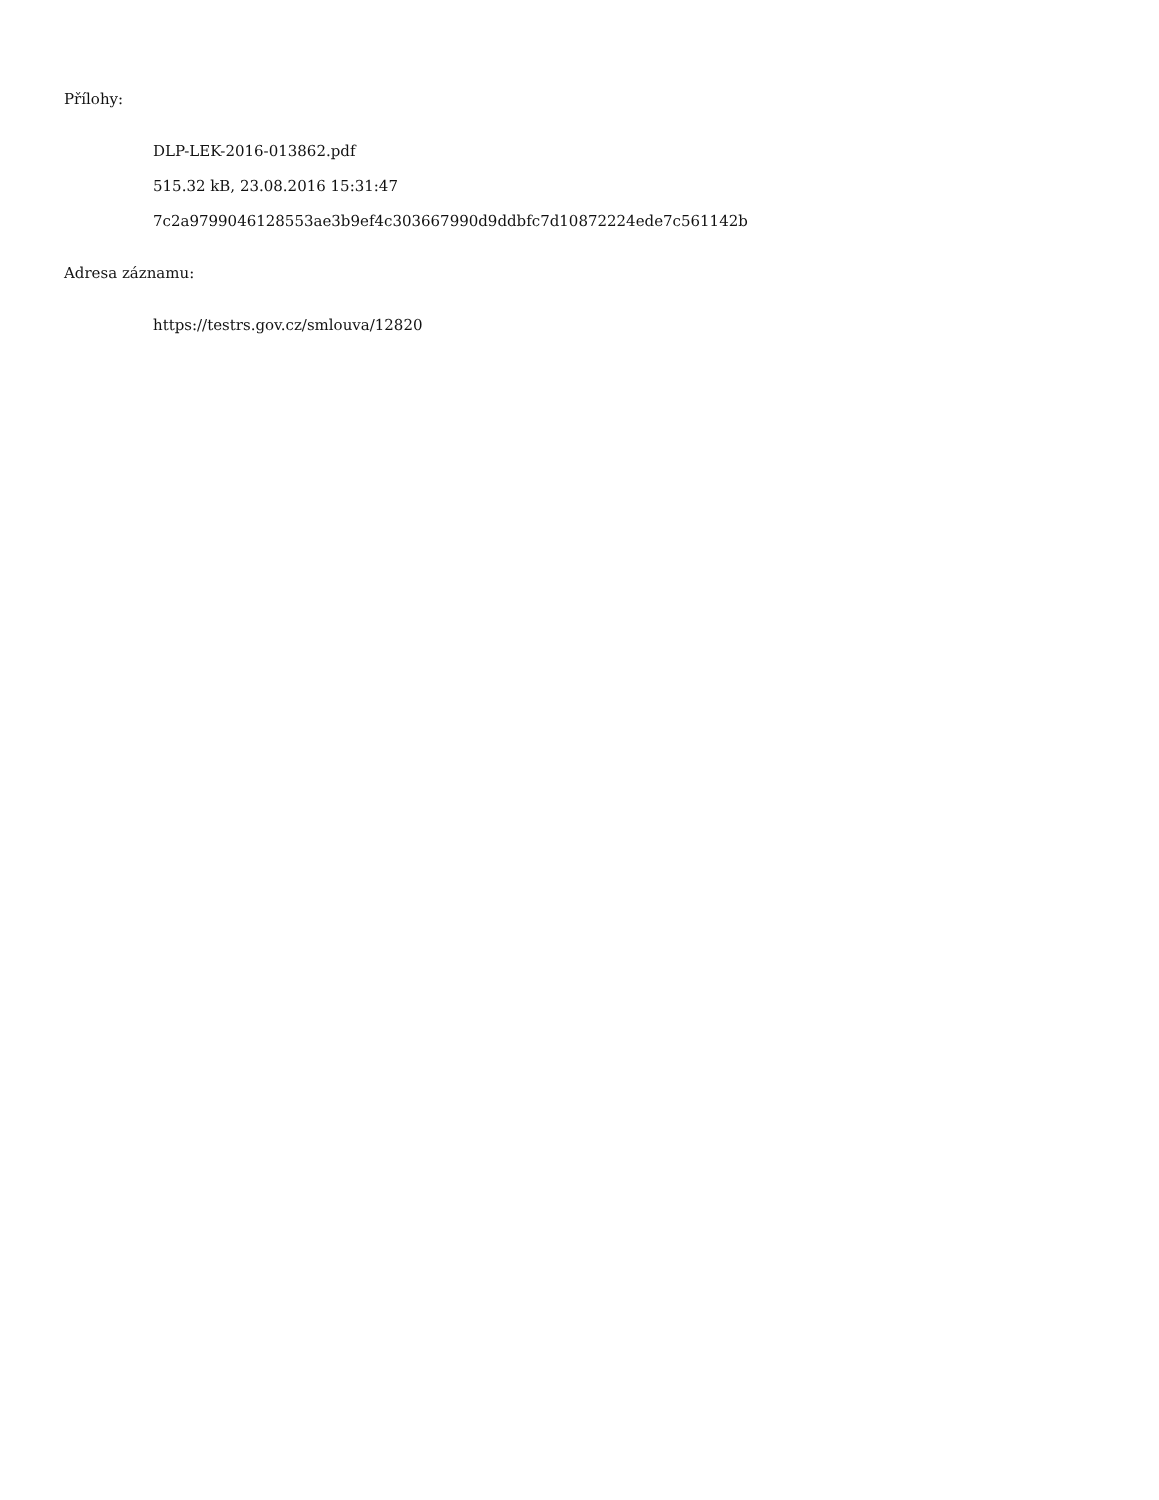Přílohy:
DLP-LEK-2016-013862.pdf
515.32 kB, 23.08.2016 15:31:47
7c2a9799046128553ae3b9ef4c303667990d9ddbfc7d10872224ede7c561142b
Adresa záznamu:
https://testrs.gov.cz/smlouva/12820